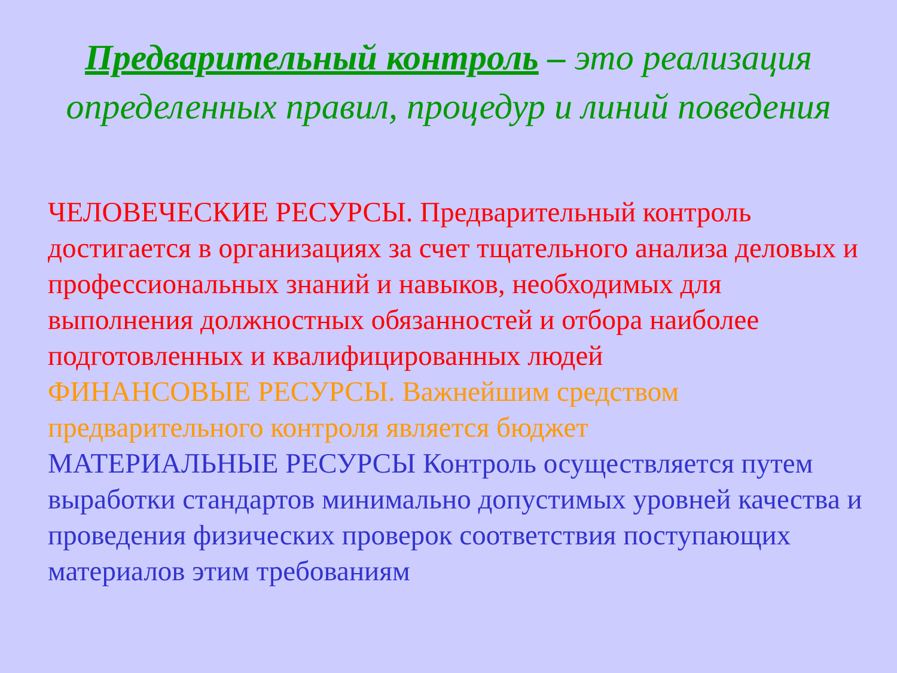Предварительный контроль – это реализация определенных правил, процедур и линий поведения
ЧЕЛОВЕЧЕСКИЕ РЕСУРСЫ. Предварительный контроль достигается в организациях за счет тщательного анализа деловых и профессиональных знаний и навыков, необходимых для выполнения должностных обязанностей и отбора наиболее подготовленных и квалифицированных людей
ФИНАНСОВЫЕ РЕСУРСЫ. Важнейшим средством предварительного контроля является бюджет
МАТЕРИАЛЬНЫЕ РЕСУРСЫ Контроль осуществляется путем выработки стандартов минимально допустимых уровней качества и проведения физических проверок соответствия поступающих материалов этим требованиям